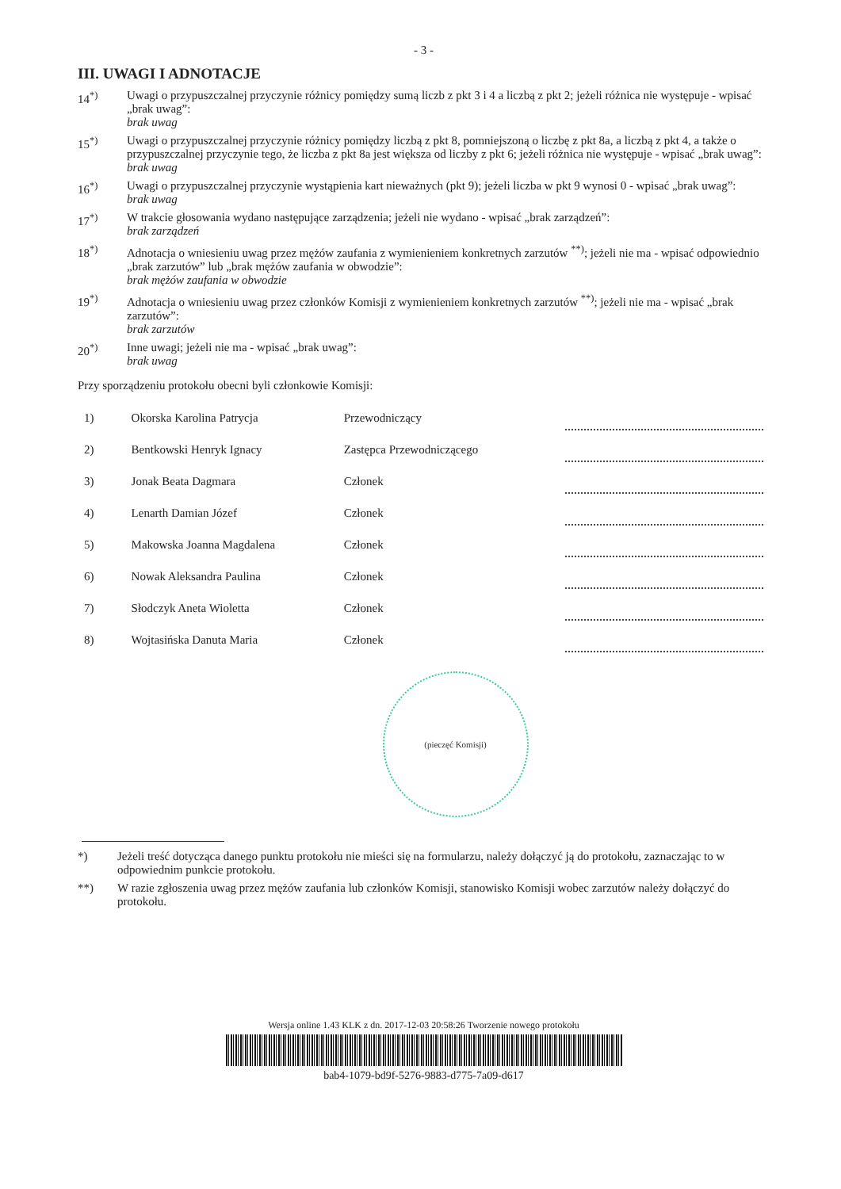- 3 -
III. UWAGI I ADNOTACJE
14<sup>*)</sup> Uwagi o przypuszczalnej przyczynie różnicy pomiędzy sumą liczb z pkt 3 i 4 a liczbą z pkt 2; jeżeli różnica nie występuje - wpisać „brak uwag”:
brak uwag
15<sup>*)</sup> Uwagi o przypuszczalnej przyczynie różnicy pomiędzy liczbą z pkt 8, pomniejszoną o liczbę z pkt 8a, a liczbą z pkt 4, a także o przypuszczalnej przyczynie tego, że liczba z pkt 8a jest większa od liczby z pkt 6; jeżeli różnica nie występuje - wpisać „brak uwag”:
brak uwag
16<sup>*)</sup> Uwagi o przypuszczalnej przyczynie wystąpienia kart nieważnych (pkt 9); jeżeli liczba w pkt 9 wynosi 0 - wpisać „brak uwag”:
brak uwag
17<sup>*)</sup> W trakcie głosowania wydano następujące zarządzenia; jeżeli nie wydano - wpisać „brak zarządzeń”:
brak zarządzeń
18<sup>*)</sup> Adnotacja o wniesieniu uwag przez mężów zaufania z wymienieniem konkretnych zarzutów <sup>**)</sup>; jeżeli nie ma - wpisać odpowiednio „brak zarzutów” lub „brak mężów zaufania w obwodzie”:
brak mężów zaufania w obwodzie
19<sup>*)</sup> Adnotacja o wniesieniu uwag przez członków Komisji z wymienieniem konkretnych zarzutów <sup>**)</sup>; jeżeli nie ma - wpisać „brak zarzutów”:
brak zarzutów
20<sup>*)</sup> Inne uwagi; jeżeli nie ma - wpisać „brak uwag”:
brak uwag
Przy sporządzeniu protokołu obecni byli członkowie Komisji:
| 1) | Okorska Karolina Patrycja | Przewodniczący | |
| 2) | Bentkowski Henryk Ignacy | Zastępca Przewodniczącego | |
| 3) | Jonak Beata Dagmara | Członek | |
| 4) | Lenarth Damian Józef | Członek | |
| 5) | Makowska Joanna Magdalena | Członek | |
| 6) | Nowak Aleksandra Paulina | Członek | |
| 7) | Słodczyk Aneta Wioletta | Członek | |
| 8) | Wojtasińska Danuta Maria | Członek | |
(pieczęć Komisji)
*) Jeżeli treść dotycząca danego punktu protokołu nie mieści się na formularzu, należy dołączyć ją do protokołu, zaznaczając to w odpowiednim punkcie protokołu.
**) W razie zgłoszenia uwag przez mężów zaufania lub członków Komisji, stanowisko Komisji wobec zarzutów należy dołączyć do protokołu.
Wersja online 1.43 KLK z dn. 2017-12-03 20:58:26 Tworzenie nowego protokołu
bab4-1079-bd9f-5276-9883-d775-7a09-d617